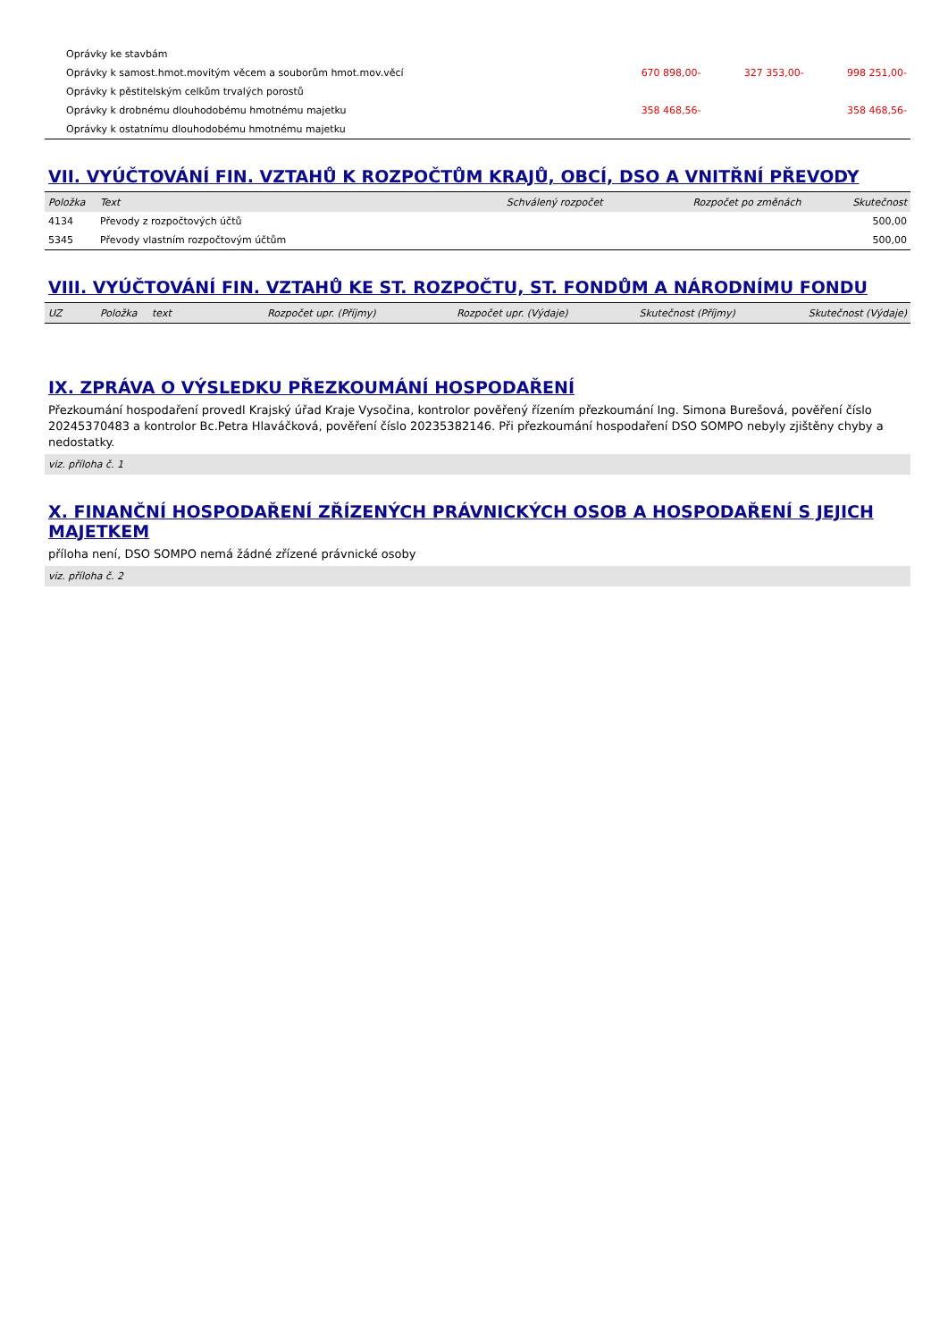| Oprávky ke stavbám | | | |
| Oprávky k samost.hmot.movitým věcem a souborům hmot.mov.věcí | 670 898,00- | 327 353,00- | 998 251,00- |
| Oprávky k pěstitelským celkům trvalých porostů | | | |
| Oprávky k drobnému dlouhodobému hmotnému majetku | 358 468,56- | | 358 468,56- |
| Oprávky k ostatnímu dlouhodobému hmotnému majetku | | | |
VII. VYÚČTOVÁNÍ FIN. VZTAHŮ K ROZPOČTŮM KRAJŮ, OBCÍ, DSO A VNITŘNÍ PŘEVODY
| Položka | Text | Schválený rozpočet | Rozpočet po změnách | Skutečnost |
| --- | --- | --- | --- | --- |
| 4134 | Převody z rozpočtových účtů | | | 500,00 |
| 5345 | Převody vlastním rozpočtovým účtům | | | 500,00 |
VIII. VYÚČTOVÁNÍ FIN. VZTAHŮ KE ST. ROZPOČTU, ST. FONDŮM A NÁRODNÍMU FONDU
| UZ | Položka | text | Rozpočet upr. (Příjmy) | Rozpočet upr. (Výdaje) | Skutečnost (Příjmy) | Skutečnost (Výdaje) |
| --- | --- | --- | --- | --- | --- | --- |
IX. ZPRÁVA O VÝSLEDKU PŘEZKOUMÁNÍ HOSPODAŘENÍ
Přezkoumání hospodaření provedl Krajský úřad Kraje Vysočina, kontrolor pověřený řízením přezkoumání Ing. Simona Burešová, pověření číslo 20245370483 a kontrolor Bc.Petra Hlaváčková, pověření číslo 20235382146. Při přezkoumání hospodaření DSO SOMPO nebyly zjištěny chyby a nedostatky.
viz. příloha č. 1
X. FINANČNÍ HOSPODAŘENÍ ZŘÍZENÝCH PRÁVNICKÝCH OSOB A HOSPODAŘENÍ S JEJICH MAJETKEM
příloha není, DSO SOMPO nemá žádné zřízené právnické osoby
viz. příloha č. 2